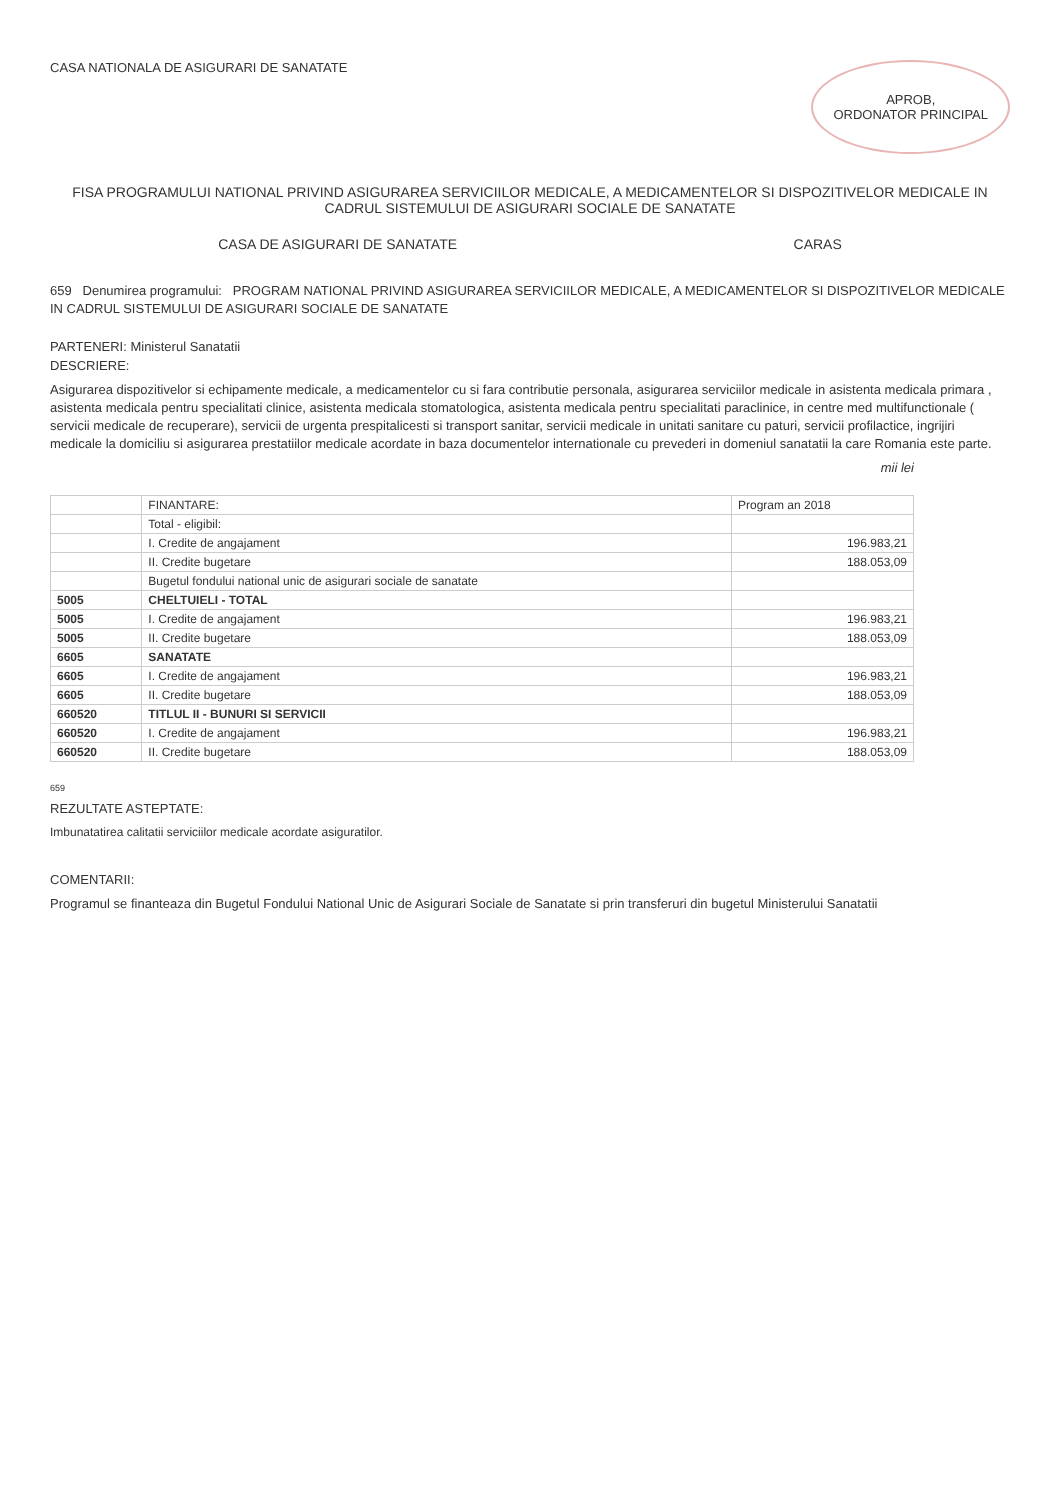CASA NATIONALA DE ASIGURARI DE SANATATE
APROB,
ORDONATOR PRINCIPAL
FISA PROGRAMULUI NATIONAL PRIVIND ASIGURAREA SERVICIILOR MEDICALE, A MEDICAMENTELOR SI DISPOZITIVELOR MEDICALE IN CADRUL SISTEMULUI DE ASIGURARI SOCIALE DE SANATATE
CASA DE ASIGURARI DE SANATATE CARAS
659 Denumirea programului: PROGRAM NATIONAL PRIVIND ASIGURAREA SERVICIILOR MEDICALE, A MEDICAMENTELOR SI DISPOZITIVELOR MEDICALE IN CADRUL SISTEMULUI DE ASIGURARI SOCIALE DE SANATATE
PARTENERI: Ministerul Sanatatii
DESCRIERE:
Asigurarea dispozitivelor si echipamente medicale, a medicamentelor cu si fara contributie personala, asigurarea serviciilor medicale in asistenta medicala primara , asistenta medicala pentru specialitati clinice, asistenta medicala stomatologica, asistenta medicala pentru specialitati paraclinice, in centre med multifunctionale ( servicii medicale de recuperare), servicii de urgenta prespitalicesti si transport sanitar, servicii medicale in unitati sanitare cu paturi, servicii profilactice, ingrijiri medicale la domiciliu si asigurarea prestatiilor medicale acordate in baza documentelor internationale cu prevederi in domeniul sanatatii la care Romania este parte.
mii lei
| | FINANTARE: | Program an 2018 |
| --- | --- | --- |
| | Total - eligibil: | |
| | I. Credite de angajament | 196.983,21 |
| | II. Credite bugetare | 188.053,09 |
| | Bugetul fondului national unic de asigurari sociale de sanatate | |
| 5005 | CHELTUIELI - TOTAL | |
| 5005 | I. Credite de angajament | 196.983,21 |
| 5005 | II. Credite bugetare | 188.053,09 |
| 6605 | SANATATE | |
| 6605 | I. Credite de angajament | 196.983,21 |
| 6605 | II. Credite bugetare | 188.053,09 |
| 660520 | TITLUL II - BUNURI SI SERVICII | |
| 660520 | I. Credite de angajament | 196.983,21 |
| 660520 | II. Credite bugetare | 188.053,09 |
659
REZULTATE ASTEPTATE:
Imbunatatirea calitatii serviciilor medicale acordate asiguratilor.
COMENTARII:
Programul se finanteaza din Bugetul Fondului National Unic de Asigurari Sociale de Sanatate si prin transferuri din bugetul Ministerului Sanatatii